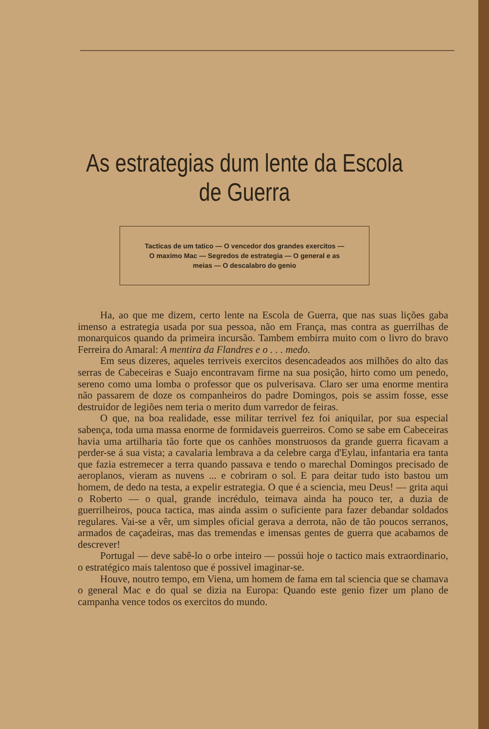As estrategias dum lente da Escola
de Guerra
Tacticas de um tatico — O vencedor dos grandes exercitos — O maximo Mac — Segredos de estrategia — O general e as meias — O descalabro do genio
Ha, ao que me dizem, certo lente na Escola de Guerra, que nas suas lições gaba imenso a estrategia usada por sua pessoa, não em França, mas contra as guerrilhas de monarquicos quando da primeira incursão. Tambem embirra muito com o livro do bravo Ferreira do Amaral: A mentira da Flandres e o . . . medo.
Em seus dizeres, aqueles terriveis exercitos desencadeados aos milhões do alto das serras de Cabeceiras e Suajo encontravam firme na sua posição, hirto como um penedo, sereno como uma lomba o professor que os pulverisava. Claro ser uma enorme mentira não passarem de doze os companheiros do padre Domingos, pois se assim fosse, esse destruidor de legiões nem teria o merito dum varredor de feiras.
O que, na boa realidade, esse militar terrivel fez foi aniquilar, por sua especial sabença, toda uma massa enorme de formidaveis guerreiros. Como se sabe em Cabeceiras havia uma artilharia tão forte que os canhões monstruosos da grande guerra ficavam a perder-se á sua vista; a cavalaria lembrava a da celebre carga d'Eylau, infantaria era tanta que fazia estremecer a terra quando passava e tendo o marechal Domingos precisado de aeroplanos, vieram as nuvens ... e cobriram o sol. E para deitar tudo isto bastou um homem, de dedo na testa, a expelir estrategia. O que é a sciencia, meu Deus! — grita aqui o Roberto — o qual, grande incrédulo, teimava ainda ha pouco ter, a duzia de guerrilheiros, pouca tactica, mas ainda assim o suficiente para fazer debandar soldados regulares. Vai-se a vêr, um simples oficial gerava a derrota, não de tão poucos serranos, armados de caçadeiras, mas das tremendas e imensas gentes de guerra que acabamos de descrever!
Portugal — deve sabê-lo o orbe inteiro — possúi hoje o tactico mais extraordinario, o estratégico mais talentoso que é possivel imaginar-se.
Houve, noutro tempo, em Viena, um homem de fama em tal sciencia que se chamava o general Mac e do qual se dizia na Europa: Quando este genio fizer um plano de campanha vence todos os exercitos do mundo.